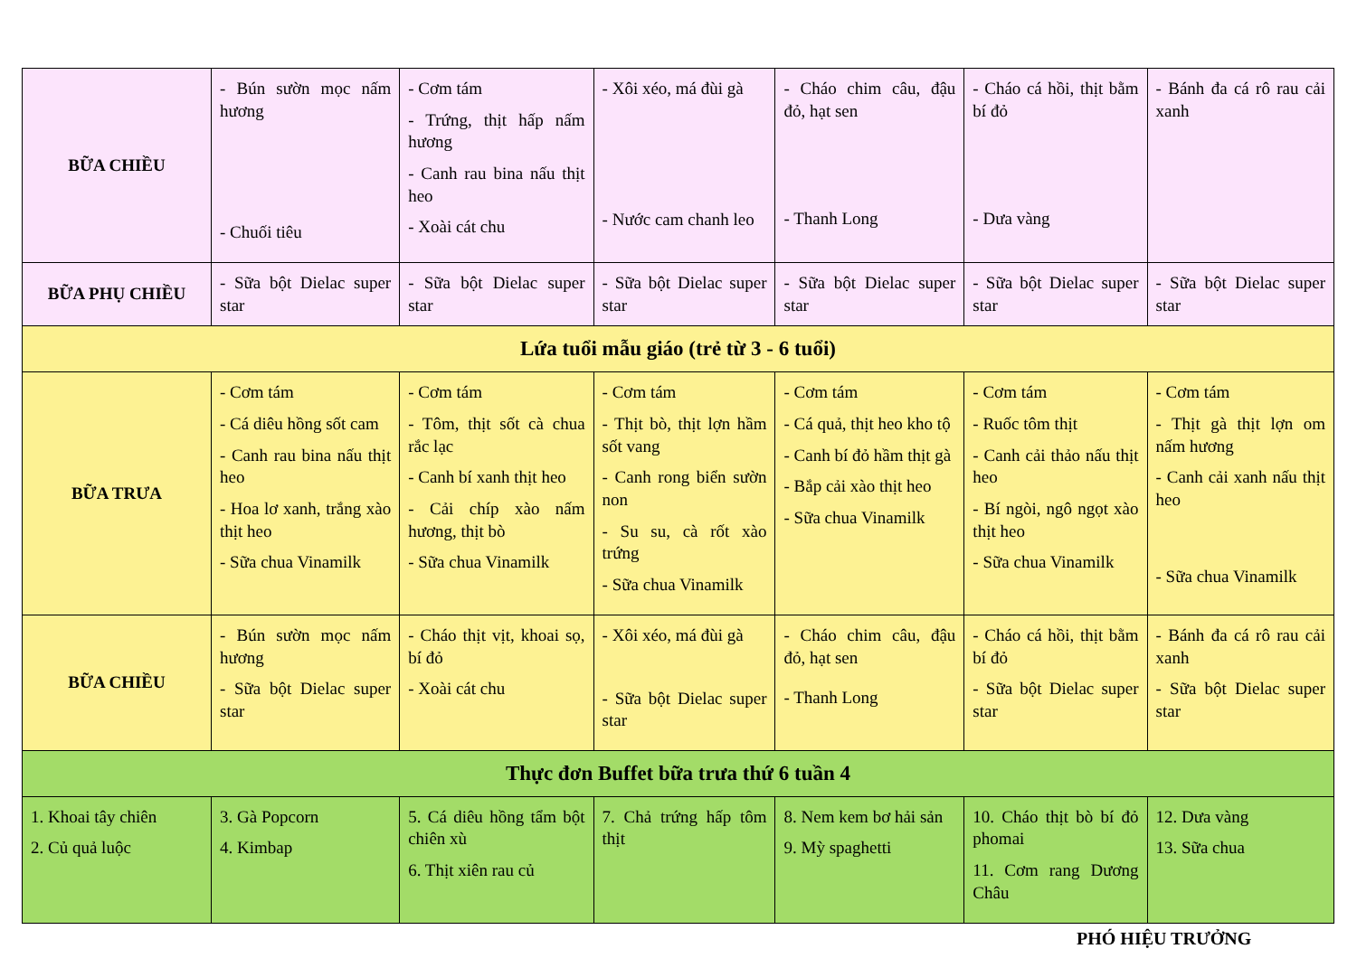| BỮA CHIỀU | - Bún sườn mọc nấm hương - Chuối tiêu | - Cơm tám - Trứng, thịt hấp nấm hương - Canh rau bina nấu thịt heo - Xoài cát chu | - Xôi xéo, má đùi gà - Nước cam chanh leo | - Cháo chim câu, đậu đỏ, hạt sen - Thanh Long | - Cháo cá hồi, thịt bằm bí đỏ - Dưa vàng | - Bánh đa cá rô rau cải xanh |
| BỮA PHỤ CHIỀU | - Sữa bột Dielac super star | - Sữa bột Dielac super star | - Sữa bột Dielac super star | - Sữa bột Dielac super star | - Sữa bột Dielac super star | - Sữa bột Dielac super star |
| Lứa tuổi mẫu giáo (trẻ từ 3 - 6 tuổi) | | | | | | |
| BỮA TRƯA | - Cơm tám - Cá diêu hồng sốt cam - Canh rau bina nấu thịt heo - Hoa lơ xanh, trắng xào thịt heo - Sữa chua Vinamilk | - Cơm tám - Tôm, thịt sốt cà chua rắc lạc - Canh bí xanh thịt heo - Cải chíp xào nấm hương, thịt bò - Sữa chua Vinamilk | - Cơm tám - Thịt bò, thịt lợn hầm sốt vang - Canh rong biển sườn non - Su su, cà rốt xào trứng - Sữa chua Vinamilk | - Cơm tám - Cá quả, thịt heo kho tộ - Canh bí đỏ hầm thịt gà - Bắp cải xào thịt heo - Sữa chua Vinamilk | - Cơm tám - Ruốc tôm thịt - Canh cải thảo nấu thịt heo - Bí ngòi, ngô ngọt xào thịt heo - Sữa chua Vinamilk | - Cơm tám - Thịt gà thịt lợn om nấm hương - Canh cải xanh nấu thịt heo - Sữa chua Vinamilk |
| BỮA CHIỀU | - Bún sườn mọc nấm hương - Sữa bột Dielac super star | - Cháo thịt vịt, khoai sọ, bí đỏ - Xoài cát chu | - Xôi xéo, má đùi gà - Sữa bột Dielac super star | - Cháo chim câu, đậu đỏ, hạt sen - Thanh Long | - Cháo cá hồi, thịt bằm bí đỏ - Sữa bột Dielac super star | - Bánh đa cá rô rau cải xanh - Sữa bột Dielac super star |
| Thực đơn Buffet bữa trưa thứ 6 tuần 4 | | | | | | |
| 1. Khoai tây chiên 2. Củ quả luộc | 3. Gà Popcorn 4. Kimbap | 5. Cá diêu hồng tẩm bột chiên xù 6. Thịt xiên rau củ | 7. Chả trứng hấp tôm thịt | 8. Nem kem bơ hải sản 9. Mỳ spaghetti | 10. Cháo thịt bò bí đỏ phomai 11. Cơm rang Dương Châu | 12. Dưa vàng 13. Sữa chua |
PHÓ HIỆU TRƯỞNG